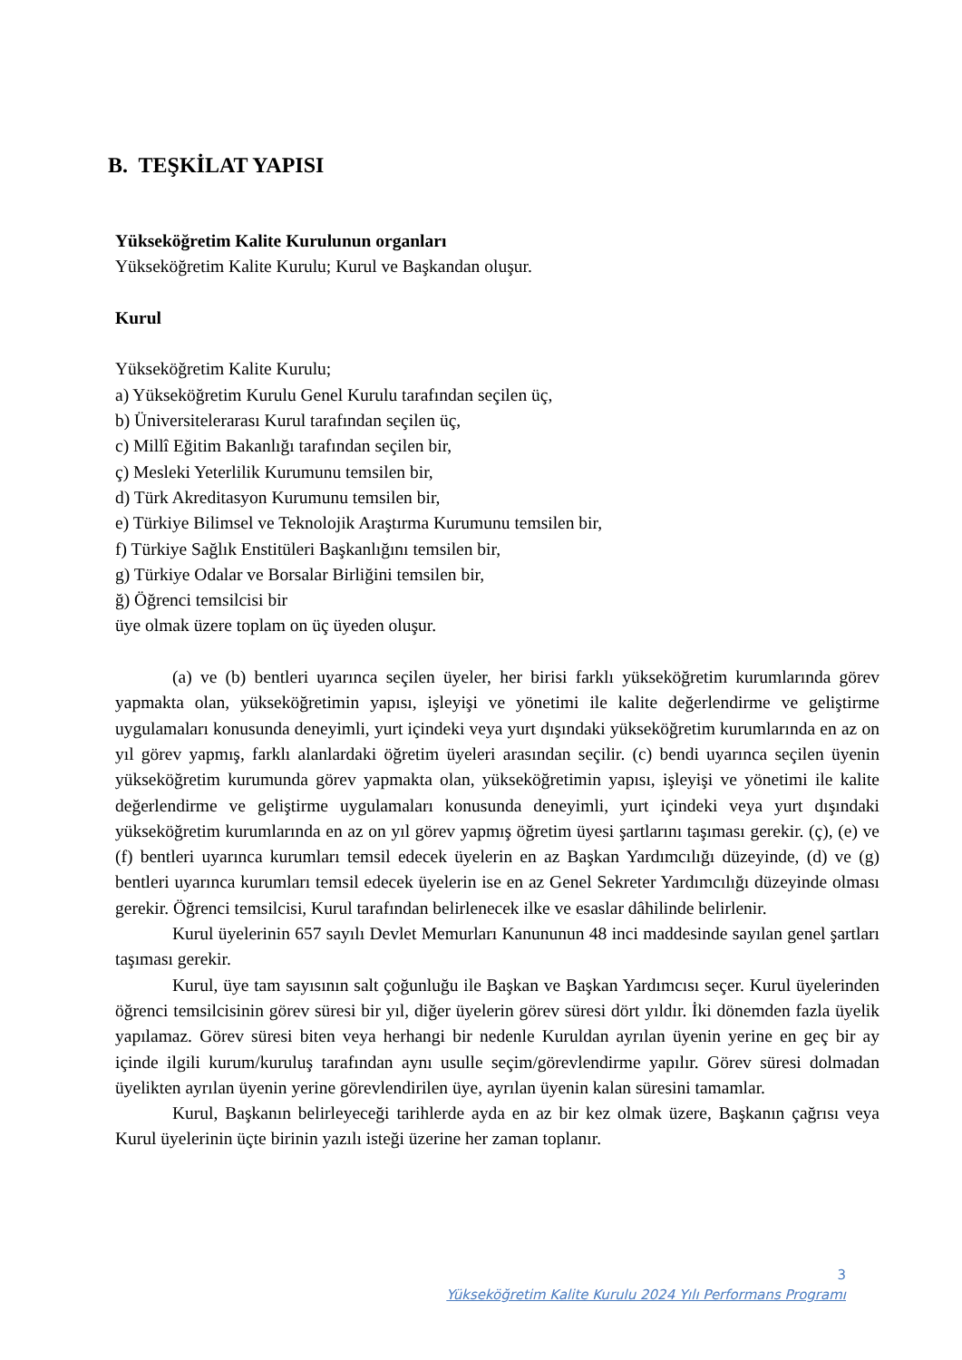B. TEŞKİLAT YAPISI
Yükseköğretim Kalite Kurulunun organları
Yükseköğretim Kalite Kurulu; Kurul ve Başkandan oluşur.
Kurul
Yükseköğretim Kalite Kurulu;
a) Yükseköğretim Kurulu Genel Kurulu tarafından seçilen üç,
b) Üniversitelerarası Kurul tarafından seçilen üç,
c) Millî Eğitim Bakanlığı tarafından seçilen bir,
ç) Mesleki Yeterlilik Kurumunu temsilen bir,
d) Türk Akreditasyon Kurumunu temsilen bir,
e) Türkiye Bilimsel ve Teknolojik Araştırma Kurumunu temsilen bir,
f) Türkiye Sağlık Enstitüleri Başkanlığını temsilen bir,
g) Türkiye Odalar ve Borsalar Birliğini temsilen bir,
ğ) Öğrenci temsilcisi bir
üye olmak üzere toplam on üç üyeden oluşur.
(a) ve (b) bentleri uyarınca seçilen üyeler, her birisi farklı yükseköğretim kurumlarında görev yapmakta olan, yükseköğretimin yapısı, işleyişi ve yönetimi ile kalite değerlendirme ve geliştirme uygulamaları konusunda deneyimli, yurt içindeki veya yurt dışındaki yükseköğretim kurumlarında en az on yıl görev yapmış, farklı alanlardaki öğretim üyeleri arasından seçilir. (c) bendi uyarınca seçilen üyenin yükseköğretim kurumunda görev yapmakta olan, yükseköğretimin yapısı, işleyişi ve yönetimi ile kalite değerlendirme ve geliştirme uygulamaları konusunda deneyimli, yurt içindeki veya yurt dışındaki yükseköğretim kurumlarında en az on yıl görev yapmış öğretim üyesi şartlarını taşıması gerekir. (ç), (e) ve (f) bentleri uyarınca kurumları temsil edecek üyelerin en az Başkan Yardımcılığı düzeyinde, (d) ve (g) bentleri uyarınca kurumları temsil edecek üyelerin ise en az Genel Sekreter Yardımcılığı düzeyinde olması gerekir. Öğrenci temsilcisi, Kurul tarafından belirlenecek ilke ve esaslar dâhilinde belirlenir.
Kurul üyelerinin 657 sayılı Devlet Memurları Kanununun 48 inci maddesinde sayılan genel şartları taşıması gerekir.
Kurul, üye tam sayısının salt çoğunluğu ile Başkan ve Başkan Yardımcısı seçer. Kurul üyelerinden öğrenci temsilcisinin görev süresi bir yıl, diğer üyelerin görev süresi dört yıldır. İki dönemden fazla üyelik yapılamaz. Görev süresi biten veya herhangi bir nedenle Kuruldan ayrılan üyenin yerine en geç bir ay içinde ilgili kurum/kuruluş tarafından aynı usulle seçim/görevlendirme yapılır. Görev süresi dolmadan üyelikten ayrılan üyenin yerine görevlendirilen üye, ayrılan üyenin kalan süresini tamamlar.
Kurul, Başkanın belirleyeceği tarihlerde ayda en az bir kez olmak üzere, Başkanın çağrısı veya Kurul üyelerinin üçte birinin yazılı isteği üzerine her zaman toplanır.
3
Yükseköğretim Kalite Kurulu 2024 Yılı Performans Programı